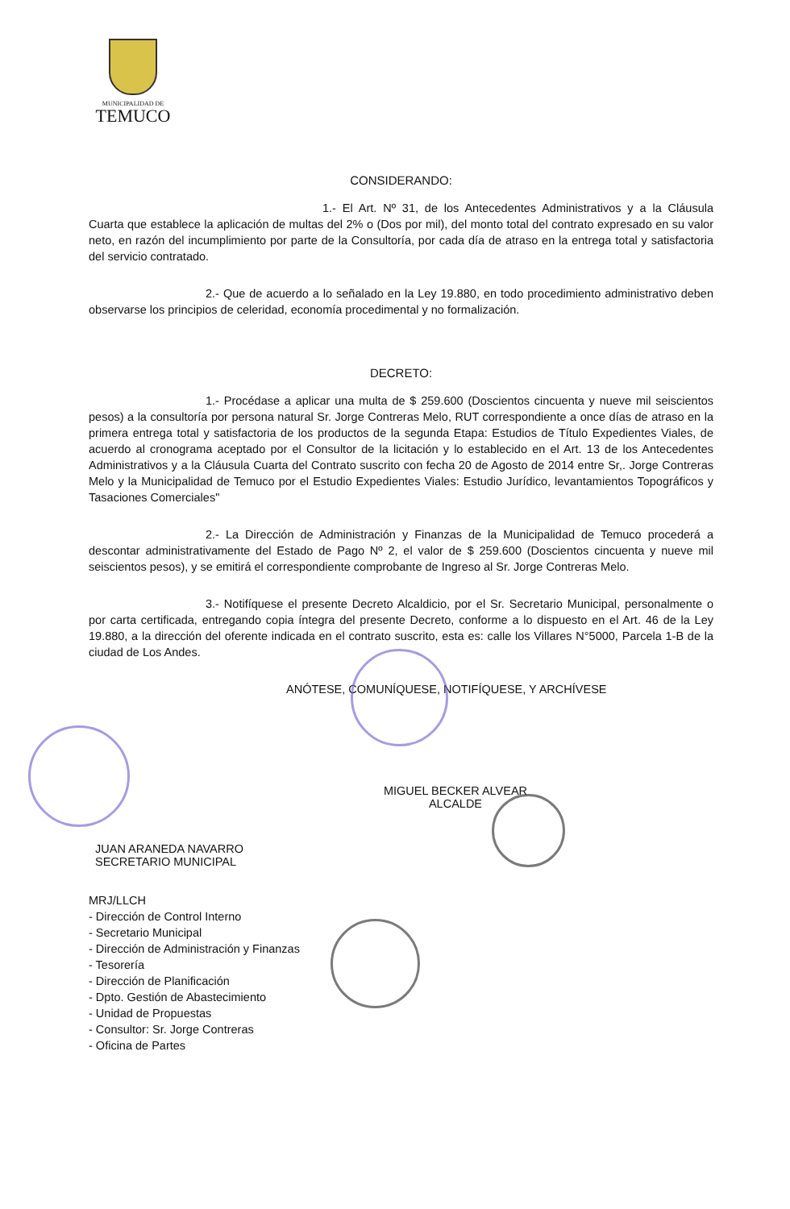MUNICIPALIDAD DE
TEMUCO
CONSIDERANDO:
1.- El Art. Nº 31, de los Antecedentes Administrativos y a la Cláusula Cuarta que establece la aplicación de multas del 2% o (Dos por mil), del monto total del contrato expresado en su valor neto, en razón del incumplimiento por parte de la Consultoría, por cada día de atraso en la entrega total y satisfactoria del servicio contratado.
2.- Que de acuerdo a lo señalado en la Ley 19.880, en todo procedimiento administrativo deben observarse los principios de celeridad, economía procedimental y no formalización.
DECRETO:
1.- Procédase a aplicar una multa de $ 259.600 (Doscientos cincuenta y nueve mil seiscientos pesos) a la consultoría por persona natural Sr. Jorge Contreras Melo, RUT correspondiente a once días de atraso en la primera entrega total y satisfactoria de los productos de la segunda Etapa: Estudios de Título Expedientes Viales, de acuerdo al cronograma aceptado por el Consultor de la licitación y lo establecido en el Art. 13 de los Antecedentes Administrativos y a la Cláusula Cuarta del Contrato suscrito con fecha 20 de Agosto de 2014 entre Sr,. Jorge Contreras Melo y la Municipalidad de Temuco por el Estudio Expedientes Viales: Estudio Jurídico, levantamientos Topográficos y Tasaciones Comerciales"
2.- La Dirección de Administración y Finanzas de la Municipalidad de Temuco procederá a descontar administrativamente del Estado de Pago Nº 2, el valor de $ 259.600 (Doscientos cincuenta y nueve mil seiscientos pesos), y se emitirá el correspondiente comprobante de Ingreso al Sr. Jorge Contreras Melo.
3.- Notifíquese el presente Decreto Alcaldicio, por el Sr. Secretario Municipal, personalmente o por carta certificada, entregando copia íntegra del presente Decreto, conforme a lo dispuesto en el Art. 46 de la Ley 19.880, a la dirección del oferente indicada en el contrato suscrito, esta es: calle los Villares N°5000, Parcela 1-B de la ciudad de Los Andes.
ANÓTESE, COMUNÍQUESE, NOTIFÍQUESE, Y ARCHÍVESE
MIGUEL BECKER ALVEAR
ALCALDE
JUAN ARANEDA NAVARRO
SECRETARIO MUNICIPAL
MRJ/LLCH
- Dirección de Control Interno
- Secretario Municipal
- Dirección de Administración y Finanzas
- Tesorería
- Dirección de Planificación
- Dpto. Gestión de Abastecimiento
- Unidad de Propuestas
- Consultor: Sr. Jorge Contreras
- Oficina de Partes